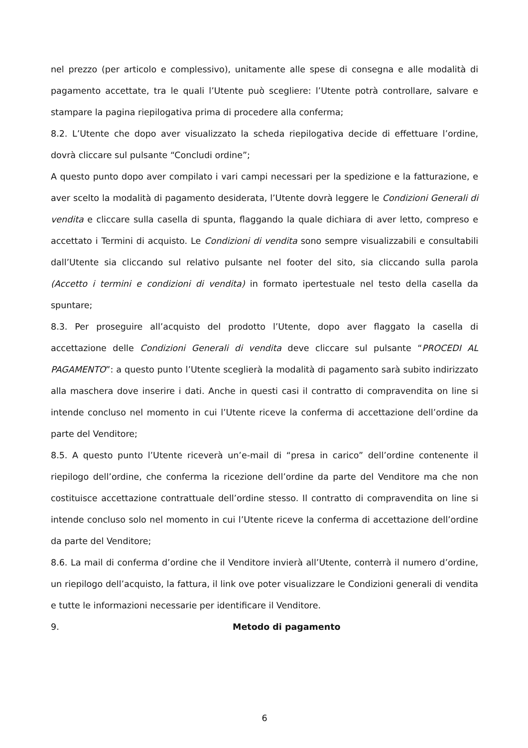nel prezzo (per articolo e complessivo), unitamente alle spese di consegna e alle modalità di pagamento accettate, tra le quali l’Utente può scegliere: l’Utente potrà controllare, salvare e stampare la pagina riepilogativa prima di procedere alla conferma;
8.2. L’Utente che dopo aver visualizzato la scheda riepilogativa decide di effettuare l’ordine, dovrà cliccare sul pulsante “Concludi ordine”;
A questo punto dopo aver compilato i vari campi necessari per la spedizione e la fatturazione, e aver scelto la modalità di pagamento desiderata, l’Utente dovrà leggere le Condizioni Generali di vendita e cliccare sulla casella di spunta, flaggando la quale dichiara di aver letto, compreso e accettato i Termini di acquisto. Le Condizioni di vendita sono sempre visualizzabili e consultabili dall’Utente sia cliccando sul relativo pulsante nel footer del sito, sia cliccando sulla parola (Accetto i termini e condizioni di vendita) in formato ipertestuale nel testo della casella da spuntare;
8.3. Per proseguire all’acquisto del prodotto l’Utente, dopo aver flaggato la casella di accettazione delle Condizioni Generali di vendita deve cliccare sul pulsante “PROCEDI AL PAGAMENTO”: a questo punto l’Utente sceglierà la modalità di pagamento sarà subito indirizzato alla maschera dove inserire i dati. Anche in questi casi il contratto di compravendita on line si intende concluso nel momento in cui l’Utente riceve la conferma di accettazione dell’ordine da parte del Venditore;
8.5. A questo punto l’Utente riceverà un’e-mail di “presa in carico” dell’ordine contenente il riepilogo dell’ordine, che conferma la ricezione dell’ordine da parte del Venditore ma che non costituisce accettazione contrattuale dell’ordine stesso. Il contratto di compravendita on line si intende concluso solo nel momento in cui l’Utente riceve la conferma di accettazione dell’ordine da parte del Venditore;
8.6. La mail di conferma d’ordine che il Venditore invierà all’Utente, conterrà il numero d’ordine, un riepilogo dell’acquisto, la fattura, il link ove poter visualizzare le Condizioni generali di vendita e tutte le informazioni necessarie per identificare il Venditore.
9. Metodo di pagamento
6